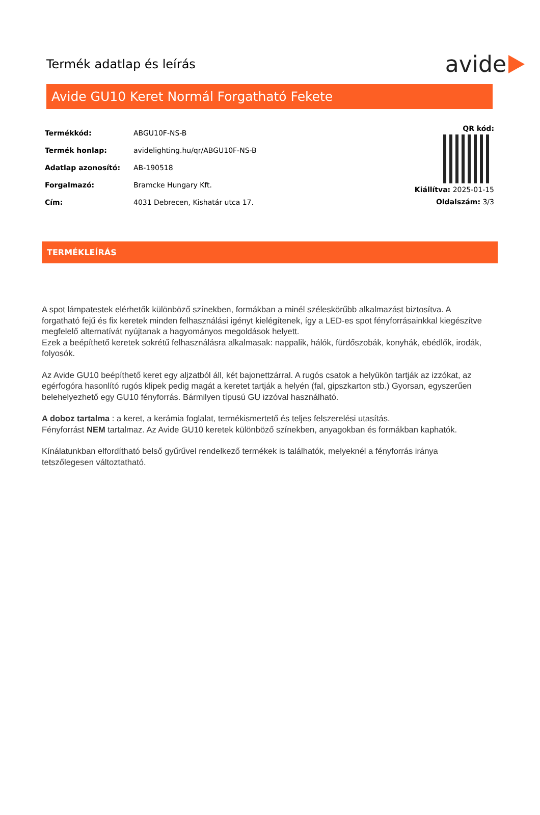Termék adatlap és leírás
avide
Avide GU10 Keret Normál Forgatható Fekete
| Termékkód: | ABGU10F-NS-B |
| Termék honlap: | avidelighting.hu/qr/ABGU10F-NS-B |
| Adatlap azonosító: | AB-190518 |
| Forgalmazó: | Bramcke Hungary Kft. |
| Cím: | 4031 Debrecen, Kishatár utca 17. |
QR kód:
Kiállítva: 2025-01-15
Oldalszám: 3/3
TERMÉKLEÍRÁS
A spot lámpatestek elérhetők különböző színekben, formákban a minél széleskörűbb alkalmazást biztosítva. A forgatható fejű és fix keretek minden felhasználási igényt kielégítenek, így a LED-es spot fényforrásainkkal kiegészítve megfelelő alternatívát nyújtanak a hagyományos megoldások helyett.
Ezek a beépíthető keretek sokrétű felhasználásra alkalmasak: nappalik, hálók, fürdőszobák, konyhák, ebédlők, irodák, folyosók.
Az Avide GU10 beépíthető keret egy aljzatból áll, két bajonettzárral. A rugós csatok a helyükön tartják az izzókat, az egérfogóra hasonlító rugós klipek pedig magát a keretet tartják a helyén (fal, gipszkarton stb.) Gyorsan, egyszerűen belehelyezhető egy GU10 fényforrás. Bármilyen típusú GU izzóval használható.
A doboz tartalma : a keret, a kerámia foglalat, termékismertető és teljes felszerelési utasítás.
Fényforrást NEM tartalmaz. Az Avide GU10 keretek különböző színekben, anyagokban és formákban kaphatók.
Kínálatunkban elfordítható belső gyűrűvel rendelkező termékek is találhatók, melyeknél a fényforrás iránya tetszőlegesen változtatható.